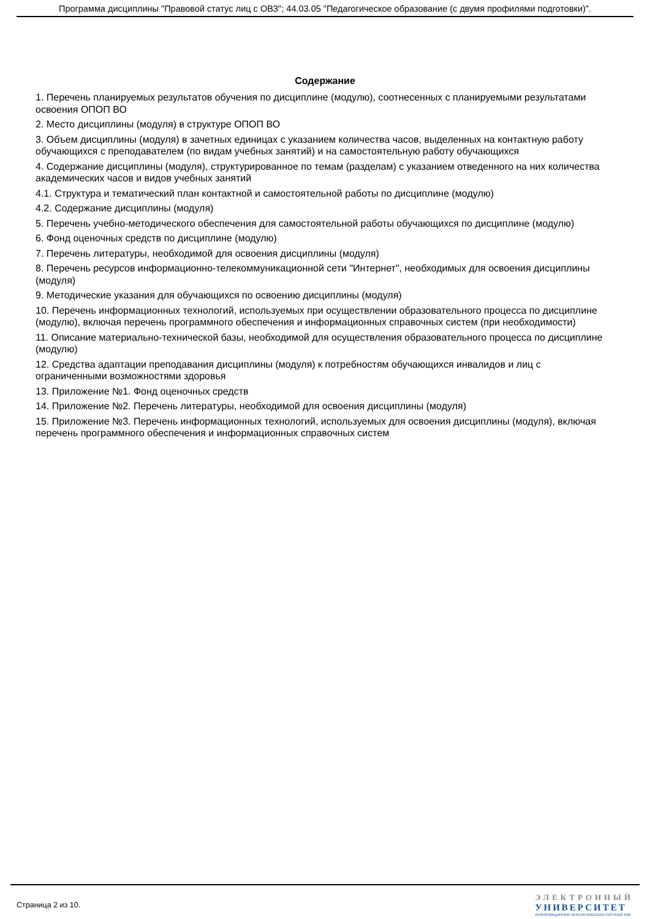Программа дисциплины "Правовой статус лиц с ОВЗ"; 44.03.05 "Педагогическое образование (с двумя профилями подготовки)".
Содержание
1. Перечень планируемых результатов обучения по дисциплине (модулю), соотнесенных с планируемыми результатами освоения ОПОП ВО
2. Место дисциплины (модуля) в структуре ОПОП ВО
3. Объем дисциплины (модуля) в зачетных единицах с указанием количества часов, выделенных на контактную работу обучающихся с преподавателем (по видам учебных занятий) и на самостоятельную работу обучающихся
4. Содержание дисциплины (модуля), структурированное по темам (разделам) с указанием отведенного на них количества академических часов и видов учебных занятий
4.1. Структура и тематический план контактной и самостоятельной работы по дисциплине (модулю)
4.2. Содержание дисциплины (модуля)
5. Перечень учебно-методического обеспечения для самостоятельной работы обучающихся по дисциплине (модулю)
6. Фонд оценочных средств по дисциплине (модулю)
7. Перечень литературы, необходимой для освоения дисциплины (модуля)
8. Перечень ресурсов информационно-телекоммуникационной сети "Интернет", необходимых для освоения дисциплины (модуля)
9. Методические указания для обучающихся по освоению дисциплины (модуля)
10. Перечень информационных технологий, используемых при осуществлении образовательного процесса по дисциплине (модулю), включая перечень программного обеспечения и информационных справочных систем (при необходимости)
11. Описание материально-технической базы, необходимой для осуществления образовательного процесса по дисциплине (модулю)
12. Средства адаптации преподавания дисциплины (модуля) к потребностям обучающихся инвалидов и лиц с ограниченными возможностями здоровья
13. Приложение №1. Фонд оценочных средств
14. Приложение №2. Перечень литературы, необходимой для освоения дисциплины (модуля)
15. Приложение №3. Перечень информационных технологий, используемых для освоения дисциплины (модуля), включая перечень программного обеспечения и информационных справочных систем
Страница 2 из 10.
ЭЛЕКТРОННЫЙ
УНИВЕРСИТЕТ
ИНФОРМАЦИОННО-АНАЛИТИЧЕСКАЯ СИСТЕМА КФУ